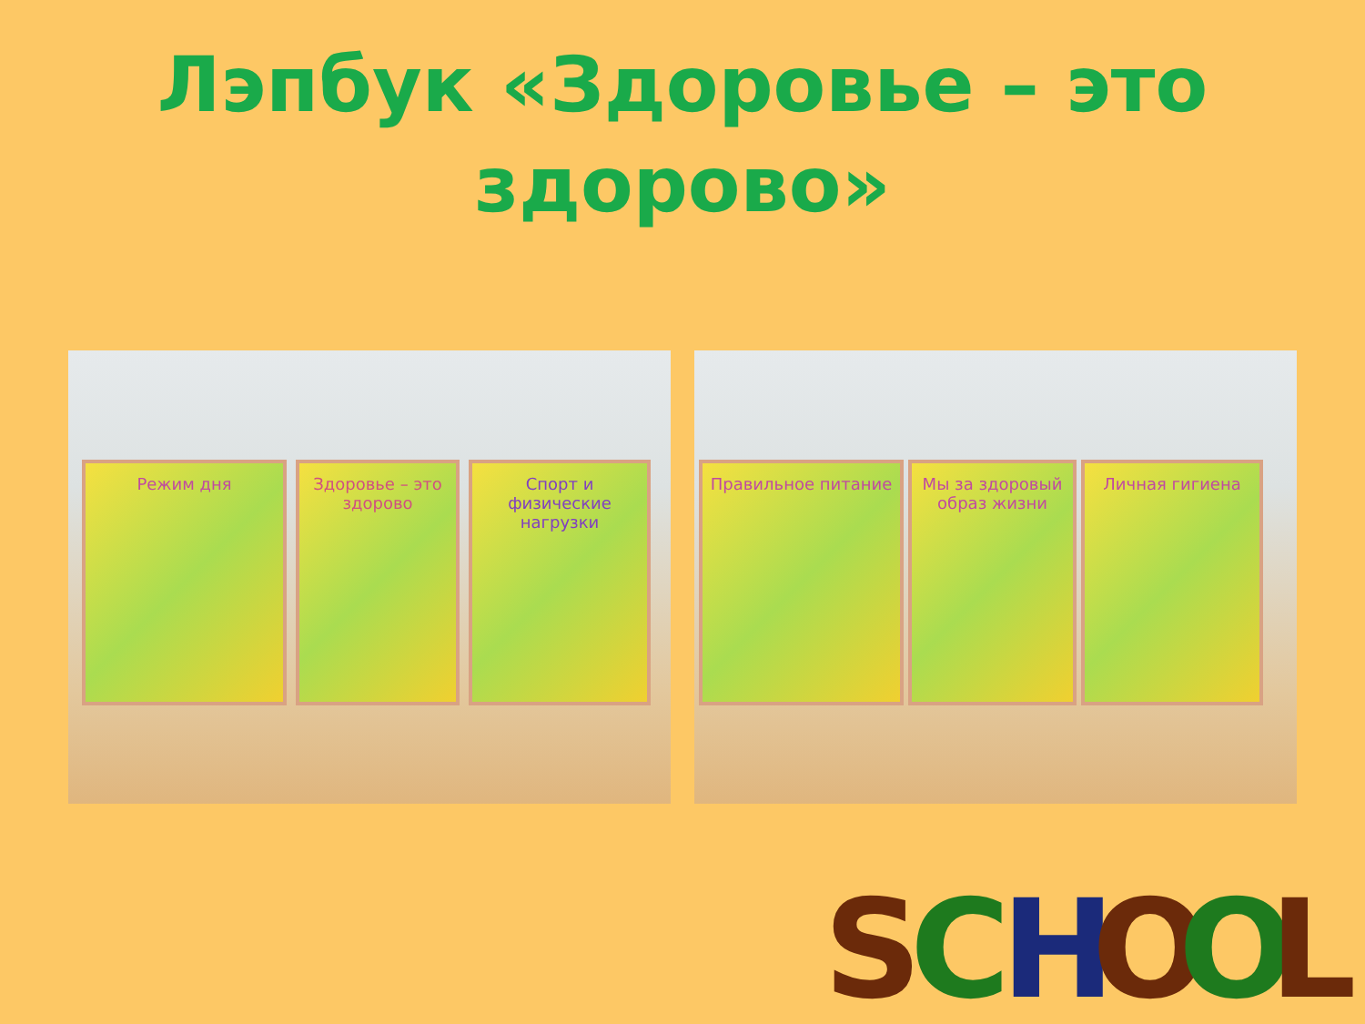Лэпбук «Здоровье – это
здорово»
Режим дня
Здоровье – это здорово
Спорт и физические нагрузки
Правильное питание
Мы за здоровый образ жизни
Личная гигиена
S
C
H
O
O
L